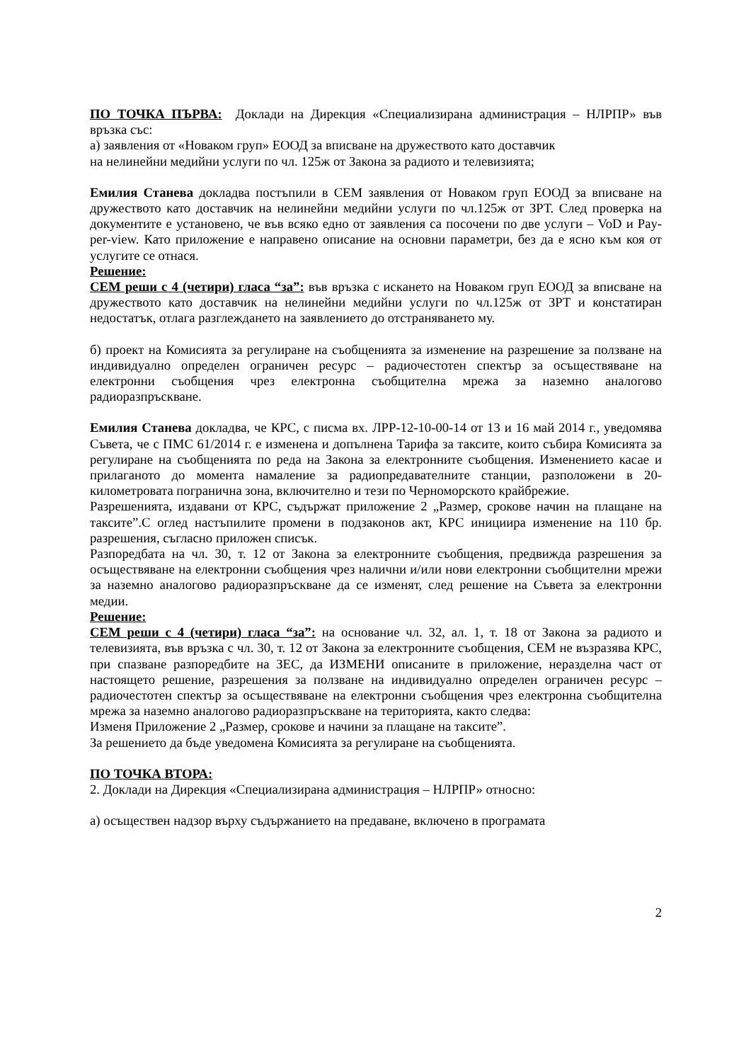ПО ТОЧКА ПЪРВА: Доклади на Дирекция «Специализирана администрация – НЛРПР» във връзка със:
а) заявления от «Новаком груп» ЕООД за вписване на дружеството като доставчик
на нелинейни медийни услуги по чл. 125ж от Закона за радиото и телевизията;
Емилия Станева докладва постъпили в СЕМ заявления от Новаком груп ЕООД за вписване на дружеството като доставчик на нелинейни медийни услуги по чл.125ж от ЗРТ. След проверка на документите е установено, че във всяко едно от заявления са посочени по две услуги – VoD и Pay-per-view. Като приложение е направено описание на основни параметри, без да е ясно към коя от услугите се отнася.
Решение:
СЕМ реши с 4 (четири) гласа “за”: във връзка с искането на Новаком груп ЕООД за вписване на дружеството като доставчик на нелинейни медийни услуги по чл.125ж от ЗРТ и констатиран недостатък, отлага разглеждането на заявлението до отстраняването му.
б) проект на Комисията за регулиране на съобщенията за изменение на разрешение за ползване на индивидуално определен ограничен ресурс – радиочестотен спектър за осъществяване на електронни съобщения чрез електронна съобщителна мрежа за наземно аналогово радиоразпръскване.
Емилия Станева докладва, че КРС, с писма вх. ЛРР-12-10-00-14 от 13 и 16 май 2014 г., уведомява Съвета, че с ПМС 61/2014 г. е изменена и допълнена Тарифа за таксите, които събира Комисията за регулиране на съобщенията по реда на Закона за електронните съобщения. Изменението касае и прилаганото до момента намаление за радиопредавателните станции, разположени в 20-километровата погранична зона, включително и тези по Черноморското крайбрежие.
Разрешенията, издавани от КРС, съдържат приложение 2 „Размер, срокове начин на плащане на таксите”.С оглед настъпилите промени в подзаконов акт, КРС инициира изменение на 110 бр. разрешения, съгласно приложен списък.
Разпоредбата на чл. 30, т. 12 от Закона за електронните съобщения, предвижда разрешения за осъществяване на електронни съобщения чрез налични и/или нови електронни съобщителни мрежи за наземно аналогово радиоразпръскване да се изменят, след решение на Съвета за електронни медии.
Решение:
СЕМ реши с 4 (четири) гласа “за”: на основание чл. 32, ал. 1, т. 18 от Закона за радиото и телевизията, във връзка с чл. 30, т. 12 от Закона за електронните съобщения, СЕМ не възразява КРС, при спазване разпоредбите на ЗЕС, да ИЗМЕНИ описаните в приложение, неразделна част от настоящето решение, разрешения за ползване на индивидуално определен ограничен ресурс – радиочестотен спектър за осъществяване на електронни съобщения чрез електронна съобщителна мрежа за наземно аналогово радиоразпръскване на територията, както следва:
Изменя Приложение 2 „Размер, срокове и начини за плащане на таксите”.
За решението да бъде уведомена Комисията за регулиране на съобщенията.
ПО ТОЧКА ВТОРА:
2. Доклади на Дирекция «Специализирана администрация – НЛРПР» относно:
а) осъществен надзор върху съдържанието на предаване, включено в програмата
2